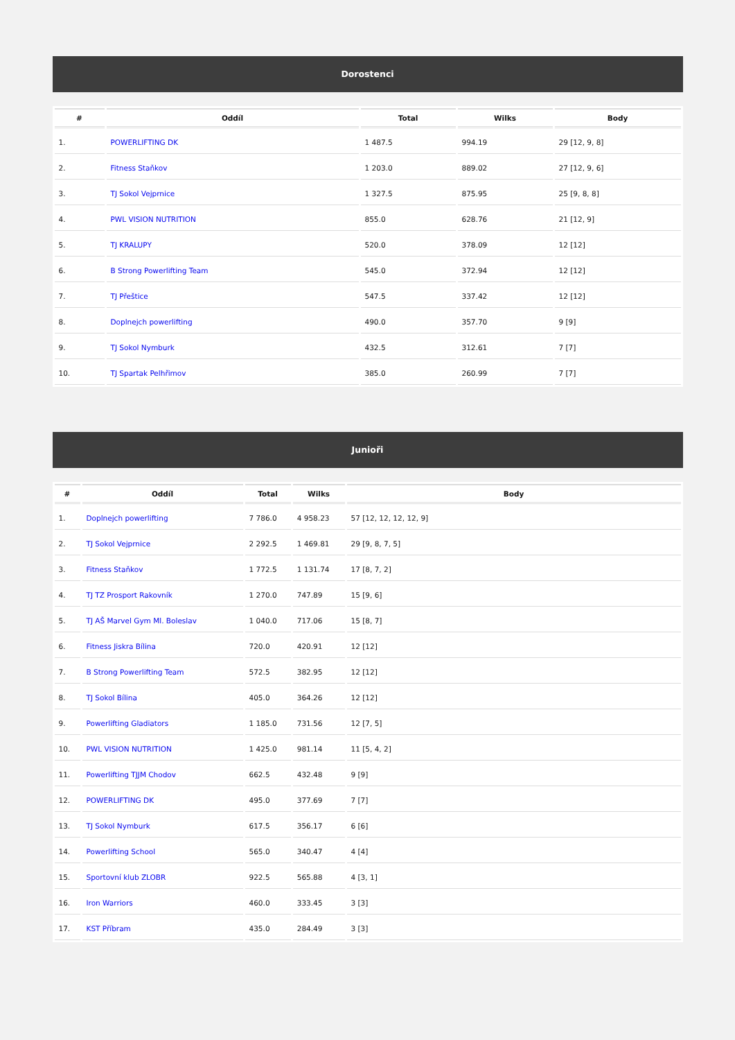Dorostenci
| # | Oddíl | Total | Wilks | Body |
| --- | --- | --- | --- | --- |
| 1. | POWERLIFTING DK | 1 487.5 | 994.19 | 29 [12, 9, 8] |
| 2. | Fitness Staňkov | 1 203.0 | 889.02 | 27 [12, 9, 6] |
| 3. | TJ Sokol Vejprnice | 1 327.5 | 875.95 | 25 [9, 8, 8] |
| 4. | PWL VISION NUTRITION | 855.0 | 628.76 | 21 [12, 9] |
| 5. | TJ KRALUPY | 520.0 | 378.09 | 12 [12] |
| 6. | B Strong Powerlifting Team | 545.0 | 372.94 | 12 [12] |
| 7. | TJ Přeštice | 547.5 | 337.42 | 12 [12] |
| 8. | Doplnejch powerlifting | 490.0 | 357.70 | 9 [9] |
| 9. | TJ Sokol Nymburk | 432.5 | 312.61 | 7 [7] |
| 10. | TJ Spartak Pelhřimov | 385.0 | 260.99 | 7 [7] |
Junioři
| # | Oddíl | Total | Wilks | Body |
| --- | --- | --- | --- | --- |
| 1. | Doplnejch powerlifting | 7 786.0 | 4 958.23 | 57 [12, 12, 12, 12, 9] |
| 2. | TJ Sokol Vejprnice | 2 292.5 | 1 469.81 | 29 [9, 8, 7, 5] |
| 3. | Fitness Staňkov | 1 772.5 | 1 131.74 | 17 [8, 7, 2] |
| 4. | TJ TZ Prosport Rakovník | 1 270.0 | 747.89 | 15 [9, 6] |
| 5. | TJ AŠ Marvel Gym Ml. Boleslav | 1 040.0 | 717.06 | 15 [8, 7] |
| 6. | Fitness Jiskra Bílina | 720.0 | 420.91 | 12 [12] |
| 7. | B Strong Powerlifting Team | 572.5 | 382.95 | 12 [12] |
| 8. | TJ Sokol Bílina | 405.0 | 364.26 | 12 [12] |
| 9. | Powerlifting Gladiators | 1 185.0 | 731.56 | 12 [7, 5] |
| 10. | PWL VISION NUTRITION | 1 425.0 | 981.14 | 11 [5, 4, 2] |
| 11. | Powerlifting TJJM Chodov | 662.5 | 432.48 | 9 [9] |
| 12. | POWERLIFTING DK | 495.0 | 377.69 | 7 [7] |
| 13. | TJ Sokol Nymburk | 617.5 | 356.17 | 6 [6] |
| 14. | Powerlifting School | 565.0 | 340.47 | 4 [4] |
| 15. | Sportovní klub ZLOBR | 922.5 | 565.88 | 4 [3, 1] |
| 16. | Iron Warriors | 460.0 | 333.45 | 3 [3] |
| 17. | KST Příbram | 435.0 | 284.49 | 3 [3] |